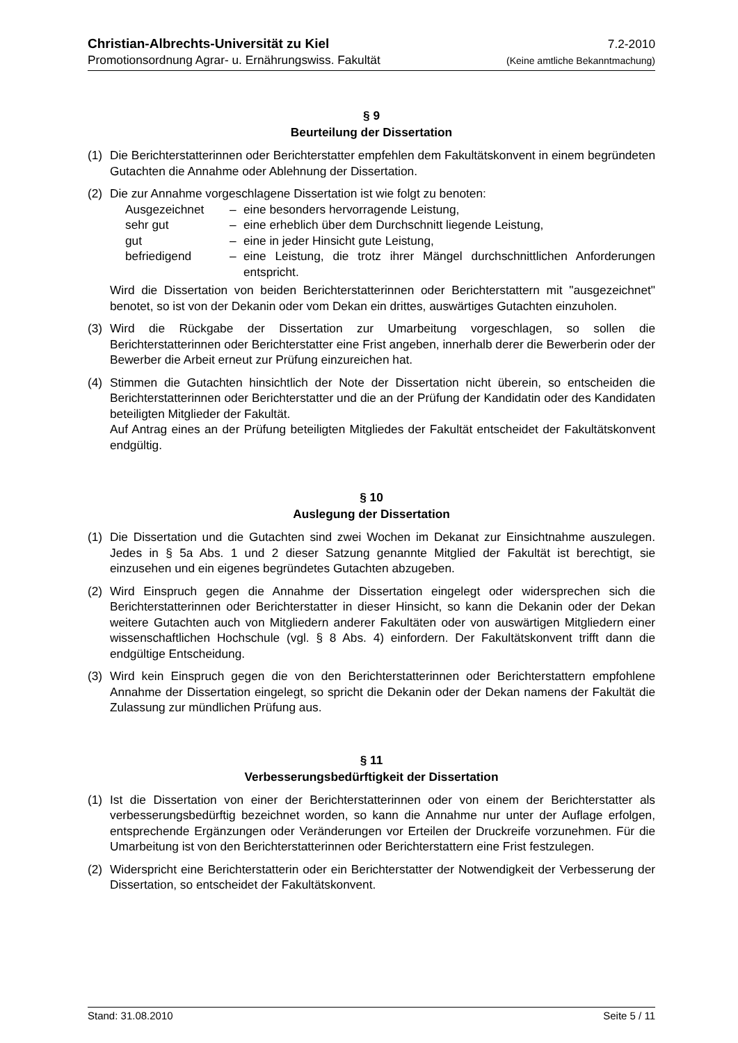Christian-Albrechts-Universität zu Kiel 7.2-2010
Promotionsordnung Agrar- u. Ernährungswiss. Fakultät (Keine amtliche Bekanntmachung)
§ 9
Beurteilung der Dissertation
(1) Die Berichterstatterinnen oder Berichterstatter empfehlen dem Fakultätskonvent in einem begründeten Gutachten die Annahme oder Ablehnung der Dissertation.
(2) Die zur Annahme vorgeschlagene Dissertation ist wie folgt zu benoten:
Ausgezeichnet – eine besonders hervorragende Leistung,
sehr gut – eine erheblich über dem Durchschnitt liegende Leistung,
gut – eine in jeder Hinsicht gute Leistung,
befriedigend – eine Leistung, die trotz ihrer Mängel durchschnittlichen Anforderungen entspricht.
Wird die Dissertation von beiden Berichterstatterinnen oder Berichterstattern mit "ausgezeichnet" benotet, so ist von der Dekanin oder vom Dekan ein drittes, auswärtiges Gutachten einzuholen.
(3) Wird die Rückgabe der Dissertation zur Umarbeitung vorgeschlagen, so sollen die Berichterstatterinnen oder Berichterstatter eine Frist angeben, innerhalb derer die Bewerberin oder der Bewerber die Arbeit erneut zur Prüfung einzureichen hat.
(4) Stimmen die Gutachten hinsichtlich der Note der Dissertation nicht überein, so entscheiden die Berichterstatterinnen oder Berichterstatter und die an der Prüfung der Kandidatin oder des Kandidaten beteiligten Mitglieder der Fakultät.
Auf Antrag eines an der Prüfung beteiligten Mitgliedes der Fakultät entscheidet der Fakultätskonvent endgültig.
§ 10
Auslegung der Dissertation
(1) Die Dissertation und die Gutachten sind zwei Wochen im Dekanat zur Einsichtnahme auszulegen. Jedes in § 5a Abs. 1 und 2 dieser Satzung genannte Mitglied der Fakultät ist berechtigt, sie einzusehen und ein eigenes begründetes Gutachten abzugeben.
(2) Wird Einspruch gegen die Annahme der Dissertation eingelegt oder widersprechen sich die Berichterstatterinnen oder Berichterstatter in dieser Hinsicht, so kann die Dekanin oder der Dekan weitere Gutachten auch von Mitgliedern anderer Fakultäten oder von auswärtigen Mitgliedern einer wissenschaftlichen Hochschule (vgl. § 8 Abs. 4) einfordern. Der Fakultätskonvent trifft dann die endgültige Entscheidung.
(3) Wird kein Einspruch gegen die von den Berichterstatterinnen oder Berichterstattern empfohlene Annahme der Dissertation eingelegt, so spricht die Dekanin oder der Dekan namens der Fakultät die Zulassung zur mündlichen Prüfung aus.
§ 11
Verbesserungsbedürftigkeit der Dissertation
(1) Ist die Dissertation von einer der Berichterstatterinnen oder von einem der Berichterstatter als verbesserungsbedürftig bezeichnet worden, so kann die Annahme nur unter der Auflage erfolgen, entsprechende Ergänzungen oder Veränderungen vor Erteilen der Druckreife vorzunehmen. Für die Umarbeitung ist von den Berichterstatterinnen oder Berichterstattern eine Frist festzulegen.
(2) Widerspricht eine Berichterstatterin oder ein Berichterstatter der Notwendigkeit der Verbesserung der Dissertation, so entscheidet der Fakultätskonvent.
Stand: 31.08.2010 Seite 5 / 11